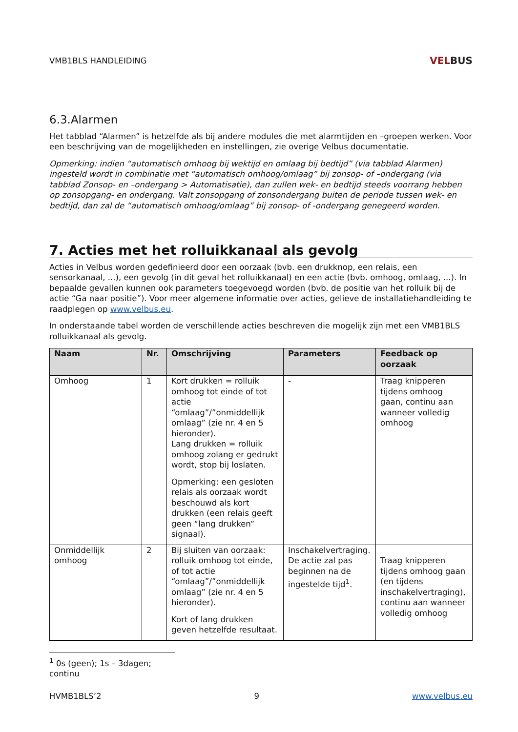VMB1BLS HANDLEIDING
VELBUS
6.3.Alarmen
Het tabblad “Alarmen” is hetzelfde als bij andere modules die met alarmtijden en –groepen werken. Voor een beschrijving van de mogelijkheden en instellingen, zie overige Velbus documentatie.
Opmerking: indien “automatisch omhoog bij wektijd en omlaag bij bedtijd” (via tabblad Alarmen) ingesteld wordt in combinatie met “automatisch omhoog/omlaag” bij zonsop- of –ondergang (via tabblad Zonsop- en –ondergang > Automatisatie), dan zullen wek- en bedtijd steeds voorrang hebben op zonsopgang- en ondergang. Valt zonsopgang of zonsondergang buiten de periode tussen wek- en bedtijd, dan zal de “automatisch omhoog/omlaag” bij zonsop- of -ondergang genegeerd worden.
7. Acties met het rolluikkanaal als gevolg
Acties in Velbus worden gedefinieerd door een oorzaak (bvb. een drukknop, een relais, een sensorkanaal, ...), een gevolg (in dit geval het rolluikkanaal) en een actie (bvb. omhoog, omlaag, ...). In bepaalde gevallen kunnen ook parameters toegevoegd worden (bvb. de positie van het rolluik bij de actie “Ga naar positie”). Voor meer algemene informatie over acties, gelieve de installatiehandleiding te raadplegen op www.velbus.eu.
In onderstaande tabel worden de verschillende acties beschreven die mogelijk zijn met een VMB1BLS rolluikkanaal als gevolg.
| Naam | Nr. | Omschrijving | Parameters | Feedback op oorzaak |
| --- | --- | --- | --- | --- |
| Omhoog | 1 | Kort drukken = rolluik omhoog tot einde of tot actie “omlaag”/”onmiddellijk omlaag” (zie nr. 4 en 5 hieronder). Lang drukken = rolluik omhoog zolang er gedrukt wordt, stop bij loslaten. Opmerking: een gesloten relais als oorzaak wordt beschouwd als kort drukken (een relais geeft geen “lang drukken” signaal). | - | Traag knipperen tijdens omhoog gaan, continu aan wanneer volledig omhoog |
| Onmiddellijk omhoog | 2 | Bij sluiten van oorzaak: rolluik omhoog tot einde, of tot actie “omlaag”/”onmiddellijk omlaag” (zie nr. 4 en 5 hieronder). Kort of lang drukken geven hetzelfde resultaat. | Inschakelvertraging. De actie zal pas beginnen na de ingestelde tijd<sup>1</sup>. | Traag knipperen tijdens omhoog gaan (en tijdens inschakelvertraging), continu aan wanneer volledig omhoog |
<sup>1</sup> 0s (geen); 1s – 3dagen; continu
HVMB1BLS’2 9 www.velbus.eu